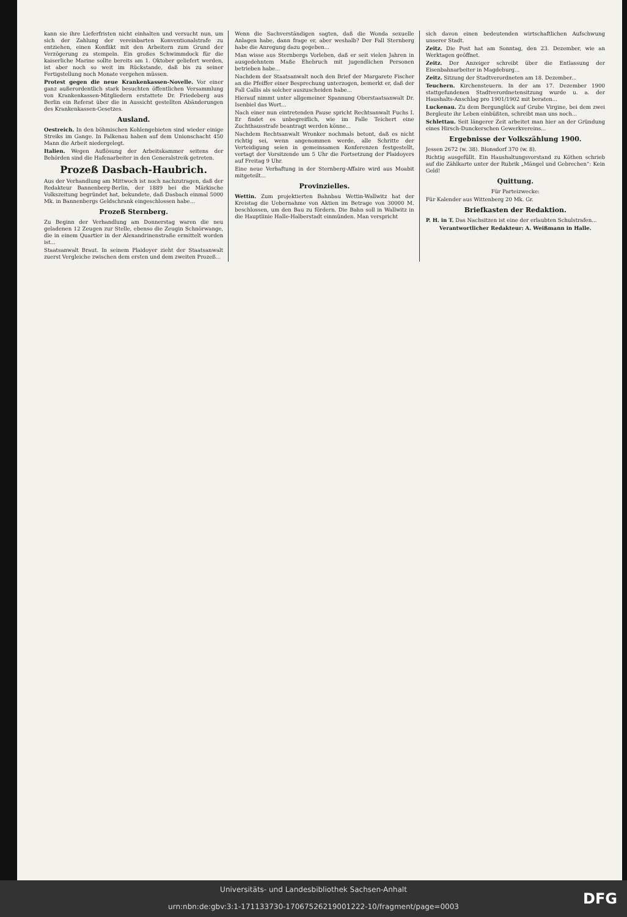kann sie ihre Lieferfristen nicht einhalten und versucht nun, um sich der Zahlung der vereinbarten Konventionalstrafe zu entziehen, einen Konflikt mit den Arbeitern zum Grund der Verzögerung zu stempeln. Ein großes Schwimmdock für die kaiserliche Marine sollte bereits am 1. Oktober geliefert werden, ist aber noch so weit im Rückstande, daß bis zu seiner Fertigstellung noch Monate vergehen müssen.
Protest gegen die neue Krankenkassen-Novelle. Vor einer ganz außerordentlich stark besuchten öffentlichen Versammlung von Krankenkassen-Mitgliedern erstattete Dr. Friedeberg aus Berlin ein Referat über die in Aussicht gestellten Abänderungen des Krankenkassen-Gesetzes.
Ausland.
Oestreich. In den böhmischen Kohlengebieten sind wieder einige Streiks im Gange. In Falkenau haben auf dem Unionschacht 450 Mann die Arbeit niedergelegt.
Italien. Wegen Auflösung der Arbeitskammer seitens der Behörden sind die Hafenarbeiter in den Generalstreik getreten.
Prozeß Dasbach-Haubrich.
Aus der Verhandlung am Mittwoch ist noch nachzutragen, daß der Redakteur Bannenberg-Berlin, der 1889 bei die Märkische Volkszeitung begründet hat, bekundete, daß Dasbach einmal 5000 Mk. in Bannenbergs Geldschrank eingeschlossen habe...
Prozeß Sternberg.
Zu Beginn der Verhandlung am Donnerstag waren die neu geladenen 12 Zeugen zur Stelle, ebenso die Zeugin Schnörwange, die in einem Quartier in der Alexandrinenstraße ermittelt worden ist...
Staatsanwalt Braut. In seinem Plaidoyer zieht der Staatsanwalt zuerst Vergleiche zwischen dem ersten und dem zweiten Prozeß...
Wenn die Sachverständigen sagten, daß die Wonda sexuelle Anlagen habe, dann frage er, aber weshalb? Der Fall Sternberg habe die Anregung dazu gegeben...
Man wisse aus Sternbergs Vorleben, daß er seit vielen Jahren in ausgedehntem Maße Ehebruch mit jugendlichen Personen betrieben habe...
Nachdem der Staatsanwalt noch den Brief der Margarete Fischer an die Pfeiffer einer Besprechung unterzogen, bemerkt er, daß der Fall Callis als solcher auszuscheiden habe...
Hierauf nimmt unter allgemeiner Spannung Oberstaatsanwalt Dr. Isenbiel das Wort...
Nach einer nun eintretenden Pause spricht Rechtsanwalt Fuchs I. Er findet es unbegreiflich, wie im Falle Teichert eine Zuchthausstrafe beantragt werden könne...
Nachdem Rechtsanwalt Wronker nochmals betont, daß es nicht richtig sei, wenn angenommen werde, alle Schritte der Verteidigung seien in gemeinsamen Konferenzen festgestellt, vertagt der Vorsitzende um 5 Uhr die Fortsetzung der Plaidoyers auf Freitag 9 Uhr.
Eine neue Verhaftung in der Sternberg-Affaire wird aus Moabit mitgeteilt...
Provinzielles.
Wettin. Zum projektierten Bahnbau Wettin-Wallwitz hat der Kreistag die Uebernahme von Aktien im Betrage von 30000 M. beschlossen, um den Bau zu fördern. Die Bahn soll in Wallwitz in die Hauptlinie Halle-Halberstadt einmünden. Man verspricht
sich davon einen bedeutenden wirtschaftlichen Aufschwung unserer Stadt.
Zeitz. Die Post hat am Sonntag, den 23. Dezember, wie an Werktagen geöffnet.
Zeitz. Der Anzeiger schreibt über die Entlassung der Eisenbahnarbeiter in Magdeburg...
Zeitz. Sitzung der Stadtverordneten am 18. Dezember...
Teuchern. Kirchensteuern. In der am 17. Dezember 1900 stattgefundenen Stadtverordnetensitzung wurde u. a. der Haushalts-Anschlag pro 1901/1902 mit beraten...
Luckenau. Zu dem Bergunglück auf Grube Virgine, bei dem zwei Bergleute ihr Leben einbüßten, schreibt man uns noch...
Schlettau. Seit längerer Zeit arbeitet man hier an der Gründung eines Hirsch-Dunckerschen Gewerkvereins...
Ergebnisse der Volkszählung 1900.
Jessen 2672 (w. 38). Blonsdorf 370 (w. 8).
Richtig ausgefüllt. Ein Haushaltungsvorstand zu Köthen schrieb auf die Zählkarte unter der Rubrik „Mängel und Gebrechen“: Kein Geld!
Quittung.
Für Parteizwecke:
Für Kalender aus Wittenberg 20 Mk. Gr.
Briefkasten der Redaktion.
P. H. in T. Das Nachsitzen ist eine der erlaubten Schulstrafen...
Verantwortlicher Redakteur: A. Weißmann in Halle.
Universitäts- und Landesbibliothek Sachsen-Anhalt
urn:nbn:de:gbv:3:1-171133730-17067526219001222-10/fragment/page=0003
DFG